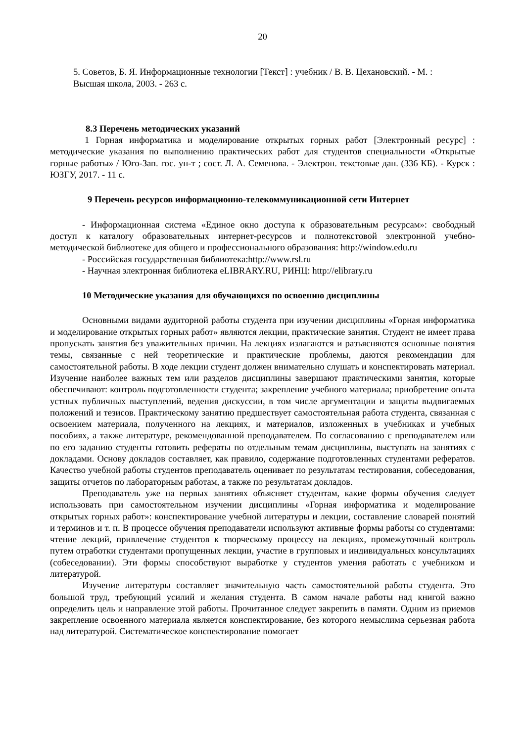20
5. Советов, Б. Я. Информационные технологии [Текст] : учебник / В. В. Цехановский. - М. :
Высшая школа, 2003. - 263 с.
8.3 Перечень методических указаний
1 Горная информатика и моделирование открытых горных работ [Электронный ресурс] : методические указания по выполнению практических работ для студентов специальности «Открытые горные работы» / Юго-Зап. гос. ун-т ; сост. Л. А. Семенова. - Электрон. текстовые дан. (336 КБ). - Курск : ЮЗГУ, 2017. - 11 с.
9 Перечень ресурсов информационно-телекоммуникационной сети Интернет
- Информационная система «Единое окно доступа к образовательным ресурсам»: свободный доступ к каталогу образовательных интернет-ресурсов и полнотекстовой электронной учебно-методической библиотеке для общего и профессионального образования: http://window.edu.ru
- Российская государственная библиотека:http://www.rsl.ru
- Научная электронная библиотека eLIBRARY.RU, РИНЦ: http://elibrary.ru
10 Методические указания для обучающихся по освоению дисциплины
Основными видами аудиторной работы студента при изучении дисциплины «Горная информатика и моделирование открытых горных работ» являются лекции, практические занятия. Студент не имеет права пропускать занятия без уважительных причин. На лекциях излагаются и разъясняются основные понятия темы, связанные с ней теоретические и практические проблемы, даются рекомендации для самостоятельной работы. В ходе лекции студент должен внимательно слушать и конспектировать материал. Изучение наиболее важных тем или разделов дисциплины завершают практическими занятия, которые обеспечивают: контроль подготовленности студента; закрепление учебного материала; приобретение опыта устных публичных выступлений, ведения дискуссии, в том числе аргументации и защиты выдвигаемых положений и тезисов. Практическому занятию предшествует самостоятельная работа студента, связанная с освоением материала, полученного на лекциях, и материалов, изложенных в учебниках и учебных пособиях, а также литературе, рекомендованной преподавателем. По согласованию с преподавателем или по его заданию студенты готовить рефераты по отдельным темам дисциплины, выступать на занятиях с докладами. Основу докладов составляет, как правило, содержание подготовленных студентами рефератов. Качество учебной работы студентов преподаватель оценивает по результатам тестирования, собеседования, защиты отчетов по лабораторным работам, а также по результатам докладов.
Преподаватель уже на первых занятиях объясняет студентам, какие формы обучения следует использовать при самостоятельном изучении дисциплины «Горная информатика и моделирование открытых горных работ»: конспектирование учебной литературы и лекции, составление словарей понятий и терминов и т. п. В процессе обучения преподаватели используют активные формы работы со студентами: чтение лекций, привлечение студентов к творческому процессу на лекциях, промежуточный контроль путем отработки студентами пропущенных лекции, участие в групповых и индивидуальных консультациях (собеседовании). Эти формы способствуют выработке у студентов умения работать с учебником и литературой.
Изучение литературы составляет значительную часть самостоятельной работы студента. Это большой труд, требующий усилий и желания студента. В самом начале работы над книгой важно определить цель и направление этой работы. Прочитанное следует закрепить в памяти. Одним из приемов закрепление освоенного материала является конспектирование, без которого немыслима серьезная работа над литературой. Систематическое конспектирование помогает